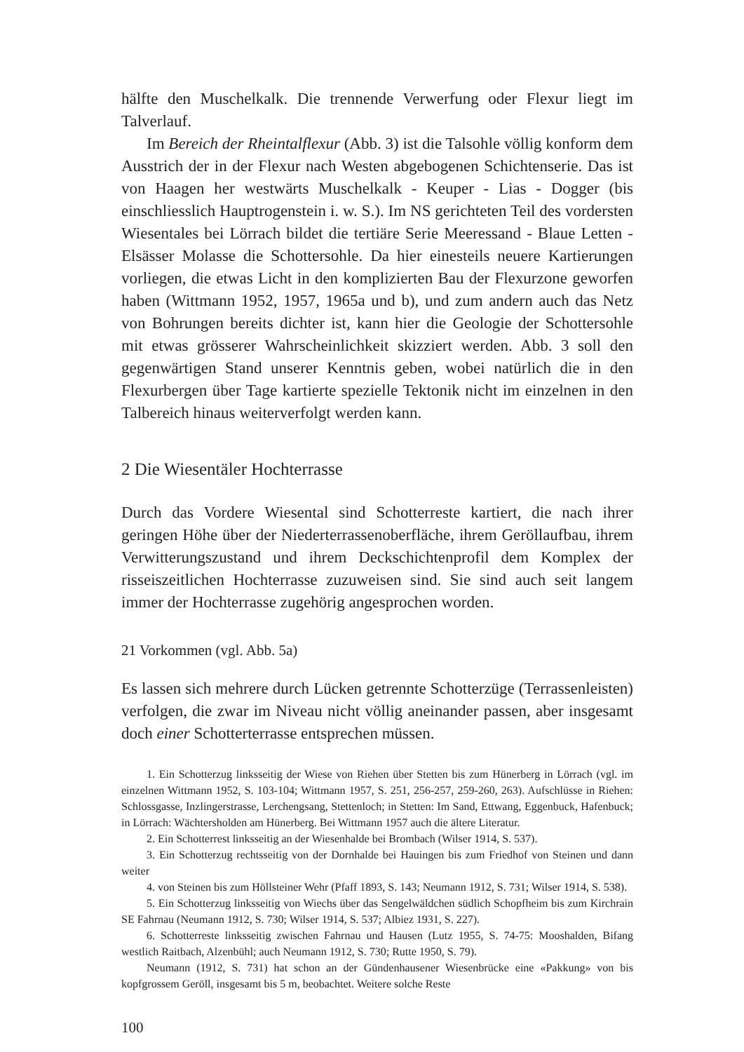hälfte den Muschelkalk. Die trennende Verwerfung oder Flexur liegt im Talverlauf.
Im Bereich der Rheintalflexur (Abb. 3) ist die Talsohle völlig konform dem Ausstrich der in der Flexur nach Westen abgebogenen Schichtenserie. Das ist von Haagen her westwärts Muschelkalk - Keuper - Lias - Dogger (bis einschliesslich Hauptrogenstein i. w. S.). Im NS gerichteten Teil des vordersten Wiesentales bei Lörrach bildet die tertiäre Serie Meeressand - Blaue Letten - Elsässer Molasse die Schottersohle. Da hier einesteils neuere Kartierungen vorliegen, die etwas Licht in den komplizierten Bau der Flexurzone geworfen haben (Wittmann 1952, 1957, 1965a und b), und zum andern auch das Netz von Bohrungen bereits dichter ist, kann hier die Geologie der Schottersohle mit etwas grösserer Wahrscheinlichkeit skizziert werden. Abb. 3 soll den gegenwärtigen Stand unserer Kenntnis geben, wobei natürlich die in den Flexurbergen über Tage kartierte spezielle Tektonik nicht im einzelnen in den Talbereich hinaus weiterverfolgt werden kann.
2 Die Wiesentäler Hochterrasse
Durch das Vordere Wiesental sind Schotterreste kartiert, die nach ihrer geringen Höhe über der Niederterrassenoberfläche, ihrem Geröllaufbau, ihrem Verwitterungszustand und ihrem Deckschichtenprofil dem Komplex der risseiszeitlichen Hochterrasse zuzuweisen sind. Sie sind auch seit langem immer der Hochterrasse zugehörig angesprochen worden.
21 Vorkommen (vgl. Abb. 5a)
Es lassen sich mehrere durch Lücken getrennte Schotterzüge (Terrassenleisten) verfolgen, die zwar im Niveau nicht völlig aneinander passen, aber insgesamt doch einer Schotterterrasse entsprechen müssen.
1. Ein Schotterzug linksseitig der Wiese von Riehen über Stetten bis zum Hünerberg in Lörrach (vgl. im einzelnen Wittmann 1952, S. 103-104; Wittmann 1957, S. 251, 256-257, 259-260, 263). Aufschlüsse in Riehen: Schlossgasse, Inzlingerstrasse, Lerchengsang, Stettenloch; in Stetten: Im Sand, Ettwang, Eggenbuck, Hafenbuck; in Lörrach: Wächtersholden am Hünerberg. Bei Wittmann 1957 auch die ältere Literatur.
2. Ein Schotterrest linksseitig an der Wiesenhalde bei Brombach (Wilser 1914, S. 537).
3. Ein Schotterzug rechtsseitig von der Dornhalde bei Hauingen bis zum Friedhof von Steinen und dann weiter
4. von Steinen bis zum Höllsteiner Wehr (Pfaff 1893, S. 143; Neumann 1912, S. 731; Wilser 1914, S. 538).
5. Ein Schotterzug linksseitig von Wiechs über das Sengelwäldchen südlich Schopfheim bis zum Kirchrain SE Fahrnau (Neumann 1912, S. 730; Wilser 1914, S. 537; Albiez 1931, S. 227).
6. Schotterreste linksseitig zwischen Fahrnau und Hausen (Lutz 1955, S. 74-75: Mooshalden, Bifang westlich Raitbach, Alzenbühl; auch Neumann 1912, S. 730; Rutte 1950, S. 79).
Neumann (1912, S. 731) hat schon an der Gündenhausener Wiesenbrücke eine «Pakkung» von bis kopfgrossem Geröll, insgesamt bis 5 m, beobachtet. Weitere solche Reste
100